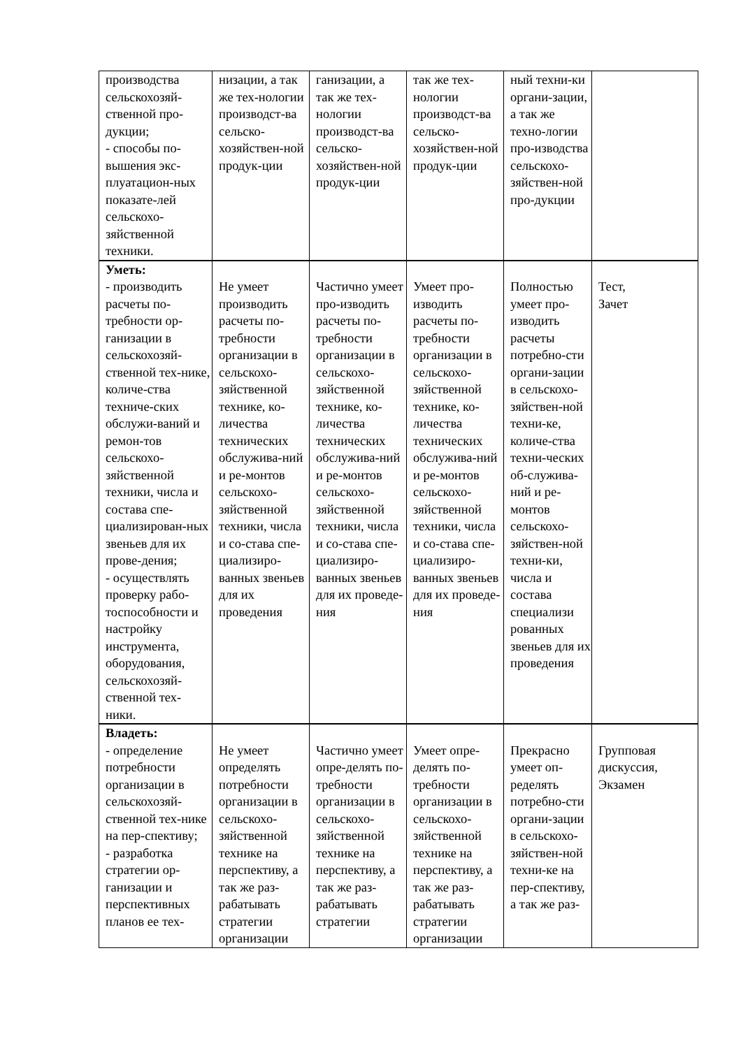| производства сельскохозяй-ственной про-дукции; - способы по-вышения экс-плуатацион-ных показате-лей сельскохо-зяйственной техники. | низации, а так же тех-нологии производст-ва сельско-хозяйствен-ной продук-ции | ганизации, а так же тех-нологии производст-ва сельско-хозяйствен-ной продук-ции | так же тех-нологии производст-ва сельско-хозяйствен-ной продук-ции | ный техни-ки органи-зации, а так же техно-логии про-изводства сельскохо-зяйствен-ной про-дукции | |
| Уметь: - производить расчеты по-требности ор-ганизации в сельскохозяй-ственной тех-нике, количе-ства техниче-ских обслужи-ваний и ремон-тов сельскохо-зяйственной техники, числа и состава спе-циализирован-ных звеньев для их прове-дения; - осуществлять проверку рабо-тоспособности и настройку инструмента, оборудования, сельскохозяй-ственной тех-ники. | Не умеет производить расчеты по-требности организации в сельскохо-зяйственной технике, ко-личества технических обслужива-ний и ре-монтов сельскохо-зяйственной техники, числа и со-става спе-циализиро-ванных звеньев для их проведения | Частично умеет про-изводить расчеты по-требности организации в сельскохо-зяйственной технике, ко-личества технических обслужива-ний и ре-монтов сельскохо-зяйственной техники, числа и со-става спе-циализиро-ванных звеньев для их проведе-ния | Умеет про-изводить расчеты по-требности организации в сельскохо-зяйственной технике, ко-личества технических обслужива-ний и ре-монтов сельскохо-зяйственной техники, числа и со-става спе-циализиро-ванных звеньев для их проведе-ния | Полностью умеет про-изводить расчеты потребно-сти органи-зации в сельскохо-зяйствен-ной техни-ке, количе-ства техни-ческих об-служива-ний и ре-монтов сельскохо-зяйствен-ной техни-ки, числа и состава специализи рованных звеньев для их проведения | Тест, Зачет |
| Владеть: - определение потребности организации в сельскохозяй-ственной тех-нике на пер-спективу; - разработка стратегии ор-ганизации и перспективных планов ее тех- | Не умеет определять потребности организации в сельскохо-зяйственной технике на перспективу, а так же раз-рабатывать стратегии организации | Частично умеет опре-делять по-требности организации в сельскохо-зяйственной технике на перспективу, а так же раз-рабатывать стратегии | Умеет опре-делять по-требности организации в сельскохо-зяйственной технике на перспективу, а так же раз-рабатывать стратегии организации | Прекрасно умеет оп-ределять потребно-сти органи-зации в сельскохо-зяйствен-ной техни-ке на пер-спективу, а так же раз- | Групповая дискуссия, Экзамен |